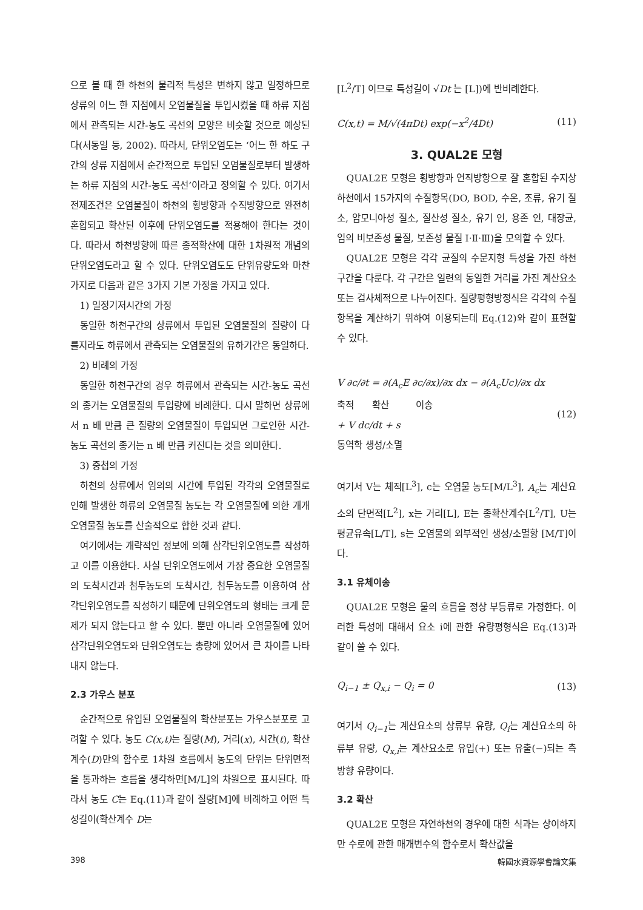으로 볼 때 한 하천의 물리적 특성은 변하지 않고 일정하므로 상류의 어느 한 지점에서 오염물질을 투입시켰을 때 하류 지점에서 관측되는 시간-농도 곡선의 모양은 비슷할 것으로 예상된다(서동일 등, 2002). 따라서, 단위오염도는 ‘어느 한 하도 구간의 상류 지점에서 순간적으로 투입된 오염물질로부터 발생하는 하류 지점의 시간-농도 곡선’이라고 정의할 수 있다. 여기서 전제조건은 오염물질이 하천의 횡방향과 수직방향으로 완전히 혼합되고 확산된 이후에 단위오염도를 적용해야 한다는 것이다. 따라서 하천방향에 따른 종적확산에 대한 1차원적 개념의 단위오염도라고 할 수 있다. 단위오염도도 단위유량도와 마찬가지로 다음과 같은 3가지 기본 가정을 가지고 있다.
1) 일정기저시간의 가정
동일한 하천구간의 상류에서 투입된 오염물질의 질량이 다를지라도 하류에서 관측되는 오염물질의 유하기간은 동일하다.
2) 비례의 가정
동일한 하천구간의 경우 하류에서 관측되는 시간-농도 곡선의 종거는 오염물질의 투입량에 비례한다. 다시 말하면 상류에서 n 배 만큼 큰 질량의 오염물질이 투입되면 그로인한 시간-농도 곡선의 종거는 n 배 만큼 커진다는 것을 의미한다.
3) 중첩의 가정
하천의 상류에서 임의의 시간에 투입된 각각의 오염물질로 인해 발생한 하류의 오염물질 농도는 각 오염물질에 의한 개개 오염물질 농도를 산술적으로 합한 것과 같다.
여기에서는 개략적인 정보에 의해 삼각단위오염도를 작성하고 이를 이용한다. 사실 단위오염도에서 가장 중요한 오염물질의 도착시간과 첨두농도의 도착시간, 첨두농도를 이용하여 삼각단위오염도를 작성하기 때문에 단위오염도의 형태는 크게 문제가 되지 않는다고 할 수 있다. 뿐만 아니라 오염물질에 있어 삼각단위오염도와 단위오염도는 총량에 있어서 큰 차이를 나타내지 않는다.
2.3 가우스 분포
순간적으로 유입된 오염물질의 확산분포는 가우스분포로 고려할 수 있다. 농도 C(x,t) 는 질량(M), 거리(x), 시간(t), 확산계수(D)만의 함수로 1차원 흐름에서 농도의 단위는 단위면적을 통과하는 흐름을 생각하면[M/L]의 차원으로 표시된다. 따라서 농도 C는 Eq.(11)과 같이 질량[M]에 비례하고 어떤 특성길이(확산계수 D는
[L<sup>2</sup>/T] 이므로 특성길이 √Dt 는 [L])에 반비례한다.
C(x,t) = M/√(4πDt) exp(−x<sup>2</sup>/4Dt) (11)
3. QUAL2E 모형
QUAL2E 모형은 횡방향과 연직방향으로 잘 혼합된 수지상 하천에서 15가지의 수질항목(DO, BOD, 수온, 조류, 유기 질소, 암모니아성 질소, 질산성 질소, 유기 인, 용존 인, 대장균, 임의 비보존성 물질, 보존성 물질 Ⅰ·Ⅱ·Ⅲ)을 모의할 수 있다.
QUAL2E 모형은 각각 균질의 수문지형 특성을 가진 하천구간을 다룬다. 각 구간은 일련의 동일한 거리를 가진 계산요소 또는 검사체적으로 나누어진다. 질량평형방정식은 각각의 수질항목을 계산하기 위하여 이용되는데 Eq.(12)와 같이 표현할 수 있다.
V ∂c/∂t = ∂(A<sub>c</sub>E ∂c/∂x)/∂x dx − ∂(A<sub>c</sub>Uc)/∂x dx
축적 확산 이송
+ V dc/dt + s
동역학 생성/소멸 (12)
여기서 V는 체적[L<sup>3</sup>], c는 오염물 농도[M/L<sup>3</sup>], A<sub>c</sub>는 계산요소의 단면적[L<sup>2</sup>], x는 거리[L], E는 종확산계수[L<sup>2</sup>/T], U는 평균유속[L/T], s는 오염물의 외부적인 생성/소멸항 [M/T]이다.
3.1 유체이송
QUAL2E 모형은 물의 흐름을 정상 부등류로 가정한다. 이러한 특성에 대해서 요소 i에 관한 유량평형식은 Eq.(13)과 같이 쓸 수 있다.
Q<sub>i−1</sub> ± Q<sub>x,i</sub> − Q<sub>i</sub> = 0 (13)
여기서 Q<sub>i−1</sub>는 계산요소의 상류부 유량, Q<sub>i</sub>는 계산요소의 하류부 유량, Q<sub>x,i</sub>는 계산요소로 유입(+) 또는 유출(−)되는 측방향 유량이다.
3.2 확산
QUAL2E 모형은 자연하천의 경우에 대한 식과는 상이하지만 수로에 관한 매개변수의 함수로서 확산값을
398 韓國水資源學會論文集